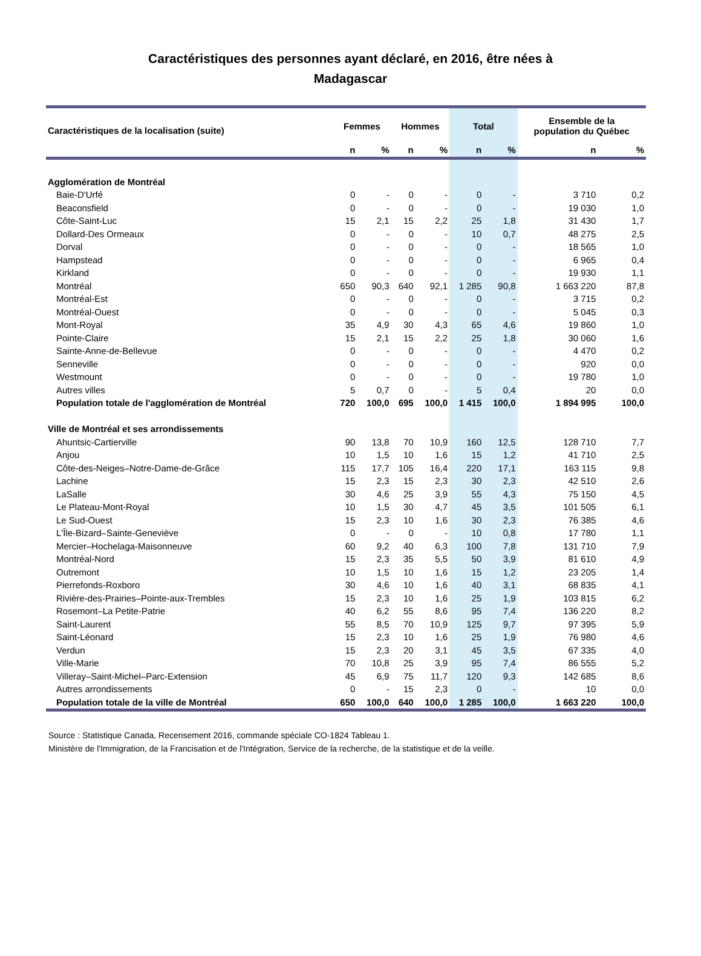Caractéristiques des personnes ayant déclaré, en 2016, être nées à
Madagascar
| Caractéristiques de la localisation (suite) | Femmes | | Hommes | | Total | | Ensemble de la population du Québec | |
| --- | --- | --- | --- | --- | --- | --- | --- | --- |
| | n | % | n | % | n | % | n | % |
| Agglomération de Montréal | | | | | | | | |
| Baie-D'Urfé | 0 | - | 0 | - | 0 | - | 3 710 | 0,2 |
| Beaconsfield | 0 | - | 0 | - | 0 | - | 19 030 | 1,0 |
| Côte-Saint-Luc | 15 | 2,1 | 15 | 2,2 | 25 | 1,8 | 31 430 | 1,7 |
| Dollard-Des Ormeaux | 0 | - | 0 | - | 10 | 0,7 | 48 275 | 2,5 |
| Dorval | 0 | - | 0 | - | 0 | - | 18 565 | 1,0 |
| Hampstead | 0 | - | 0 | - | 0 | - | 6 965 | 0,4 |
| Kirkland | 0 | - | 0 | - | 0 | - | 19 930 | 1,1 |
| Montréal | 650 | 90,3 | 640 | 92,1 | 1 285 | 90,8 | 1 663 220 | 87,8 |
| Montréal-Est | 0 | - | 0 | - | 0 | - | 3 715 | 0,2 |
| Montréal-Ouest | 0 | - | 0 | - | 0 | - | 5 045 | 0,3 |
| Mont-Royal | 35 | 4,9 | 30 | 4,3 | 65 | 4,6 | 19 860 | 1,0 |
| Pointe-Claire | 15 | 2,1 | 15 | 2,2 | 25 | 1,8 | 30 060 | 1,6 |
| Sainte-Anne-de-Bellevue | 0 | - | 0 | - | 0 | - | 4 470 | 0,2 |
| Senneville | 0 | - | 0 | - | 0 | - | 920 | 0,0 |
| Westmount | 0 | - | 0 | - | 0 | - | 19 780 | 1,0 |
| Autres villes | 5 | 0,7 | 0 | - | 5 | 0,4 | 20 | 0,0 |
| Population totale de l'agglomération de Montréal | 720 | 100,0 | 695 | 100,0 | 1 415 | 100,0 | 1 894 995 | 100,0 |
| Ville de Montréal et ses arrondissements | | | | | | | | |
| Ahuntsic-Cartierville | 90 | 13,8 | 70 | 10,9 | 160 | 12,5 | 128 710 | 7,7 |
| Anjou | 10 | 1,5 | 10 | 1,6 | 15 | 1,2 | 41 710 | 2,5 |
| Côte-des-Neiges–Notre-Dame-de-Grâce | 115 | 17,7 | 105 | 16,4 | 220 | 17,1 | 163 115 | 9,8 |
| Lachine | 15 | 2,3 | 15 | 2,3 | 30 | 2,3 | 42 510 | 2,6 |
| LaSalle | 30 | 4,6 | 25 | 3,9 | 55 | 4,3 | 75 150 | 4,5 |
| Le Plateau-Mont-Royal | 10 | 1,5 | 30 | 4,7 | 45 | 3,5 | 101 505 | 6,1 |
| Le Sud-Ouest | 15 | 2,3 | 10 | 1,6 | 30 | 2,3 | 76 385 | 4,6 |
| L'Île-Bizard–Sainte-Geneviève | 0 | - | 0 | - | 10 | 0,8 | 17 780 | 1,1 |
| Mercier–Hochelaga-Maisonneuve | 60 | 9,2 | 40 | 6,3 | 100 | 7,8 | 131 710 | 7,9 |
| Montréal-Nord | 15 | 2,3 | 35 | 5,5 | 50 | 3,9 | 81 610 | 4,9 |
| Outremont | 10 | 1,5 | 10 | 1,6 | 15 | 1,2 | 23 205 | 1,4 |
| Pierrefonds-Roxboro | 30 | 4,6 | 10 | 1,6 | 40 | 3,1 | 68 835 | 4,1 |
| Rivière-des-Prairies–Pointe-aux-Trembles | 15 | 2,3 | 10 | 1,6 | 25 | 1,9 | 103 815 | 6,2 |
| Rosemont–La Petite-Patrie | 40 | 6,2 | 55 | 8,6 | 95 | 7,4 | 136 220 | 8,2 |
| Saint-Laurent | 55 | 8,5 | 70 | 10,9 | 125 | 9,7 | 97 395 | 5,9 |
| Saint-Léonard | 15 | 2,3 | 10 | 1,6 | 25 | 1,9 | 76 980 | 4,6 |
| Verdun | 15 | 2,3 | 20 | 3,1 | 45 | 3,5 | 67 335 | 4,0 |
| Ville-Marie | 70 | 10,8 | 25 | 3,9 | 95 | 7,4 | 86 555 | 5,2 |
| Villeray–Saint-Michel–Parc-Extension | 45 | 6,9 | 75 | 11,7 | 120 | 9,3 | 142 685 | 8,6 |
| Autres arrondissements | 0 | - | 15 | 2,3 | 0 | - | 10 | 0,0 |
| Population totale de la ville de Montréal | 650 | 100,0 | 640 | 100,0 | 1 285 | 100,0 | 1 663 220 | 100,0 |
Source : Statistique Canada, Recensement 2016, commande spéciale CO-1824 Tableau 1.
Ministère de l'Immigration, de la Francisation et de l'Intégration, Service de la recherche, de la statistique et de la veille.